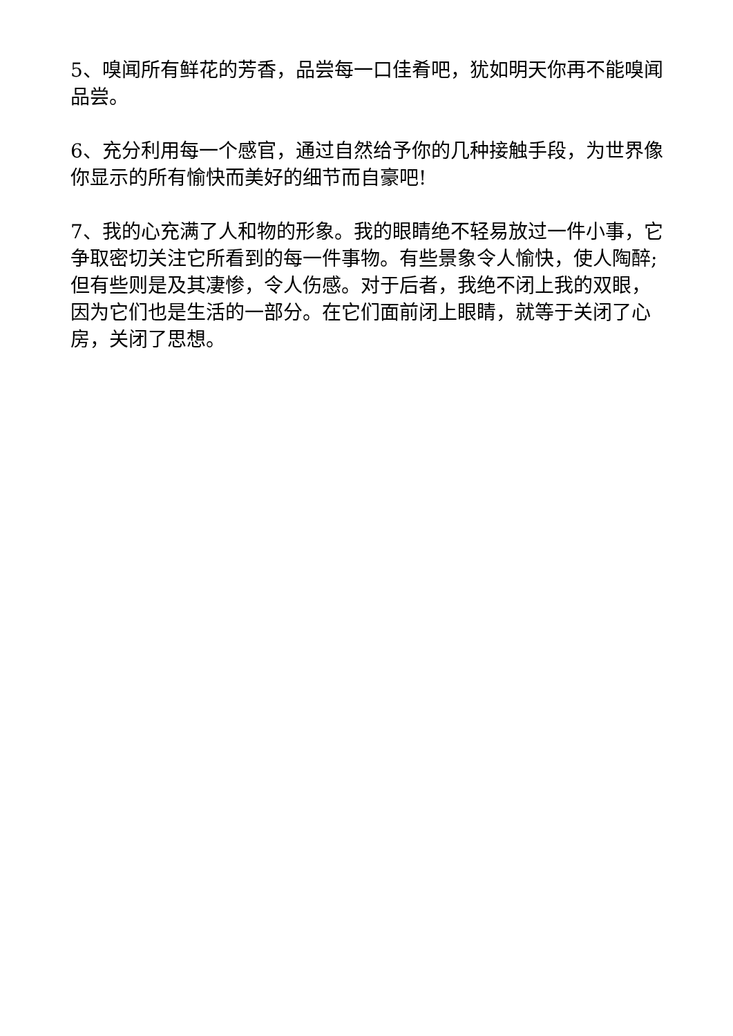5、嗅闻所有鲜花的芳香，品尝每一口佳肴吧，犹如明天你再不能嗅闻品尝。
6、充分利用每一个感官，通过自然给予你的几种接触手段，为世界像你显示的所有愉快而美好的细节而自豪吧!
7、我的心充满了人和物的形象。我的眼睛绝不轻易放过一件小事，它争取密切关注它所看到的每一件事物。有些景象令人愉快，使人陶醉;但有些则是及其凄惨，令人伤感。对于后者，我绝不闭上我的双眼，因为它们也是生活的一部分。在它们面前闭上眼睛，就等于关闭了心房，关闭了思想。